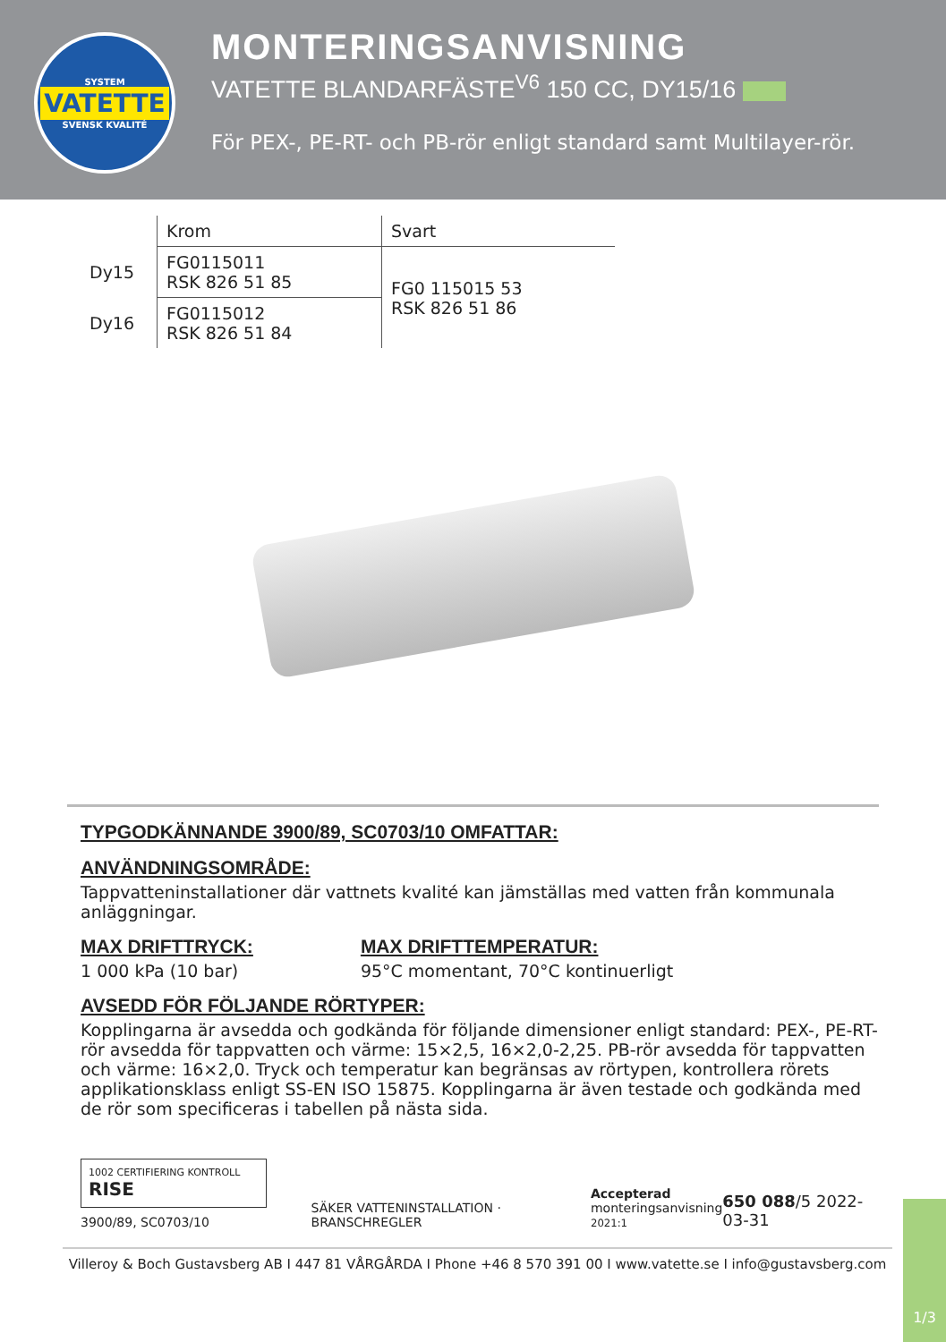SYSTEM
VATETTE
SVENSK KVALITÉ
MONTERINGSANVISNING
VATETTE BLANDARFÄSTE<sup>V6</sup> 150 CC, DY15/16
För PEX-, PE-RT- och PB-rör enligt standard samt Multilayer-rör.
| | Krom | Svart |
| --- | --- | --- |
| Dy15 | FG0115011 RSK 826 51 85 | FG0 115015 53 RSK 826 51 86 |
| Dy16 | FG0115012 RSK 826 51 84 | |
TYPGODKÄNNANDE 3900/89, SC0703/10 OMFATTAR:
ANVÄNDNINGSOMRÅDE:
Tappvatteninstallationer där vattnets kvalité kan jämställas med vatten från kommunala anläggningar.
MAX DRIFTTRYCK:
1 000 kPa (10 bar)
MAX DRIFTTEMPERATUR:
95°C momentant, 70°C kontinuerligt
AVSEDD FÖR FÖLJANDE RÖRTYPER:
Kopplingarna är avsedda och godkända för följande dimensioner enligt standard: PEX-, PE-RT-rör avsedda för tappvatten och värme: 15×2,5, 16×2,0-2,25. PB-rör avsedda för tappvatten och värme: 16×2,0. Tryck och temperatur kan begränsas av rörtypen, kontrollera rörets applikationsklass enligt SS-EN ISO 15875. Kopplingarna är även testade och godkända med de rör som specificeras i tabellen på nästa sida.
1002 CERTIFIERING KONTROLL RISE
3900/89, SC0703/10
SÄKER VATTENINSTALLATION · BRANSCHREGLER
Accepterad
monteringsanvisning
2021:1
650 088/5 2022-03-31
Villeroy & Boch Gustavsberg AB I 447 81 VÅRGÅRDA I Phone +46 8 570 391 00 I www.vatette.se I info@gustavsberg.com
1/3